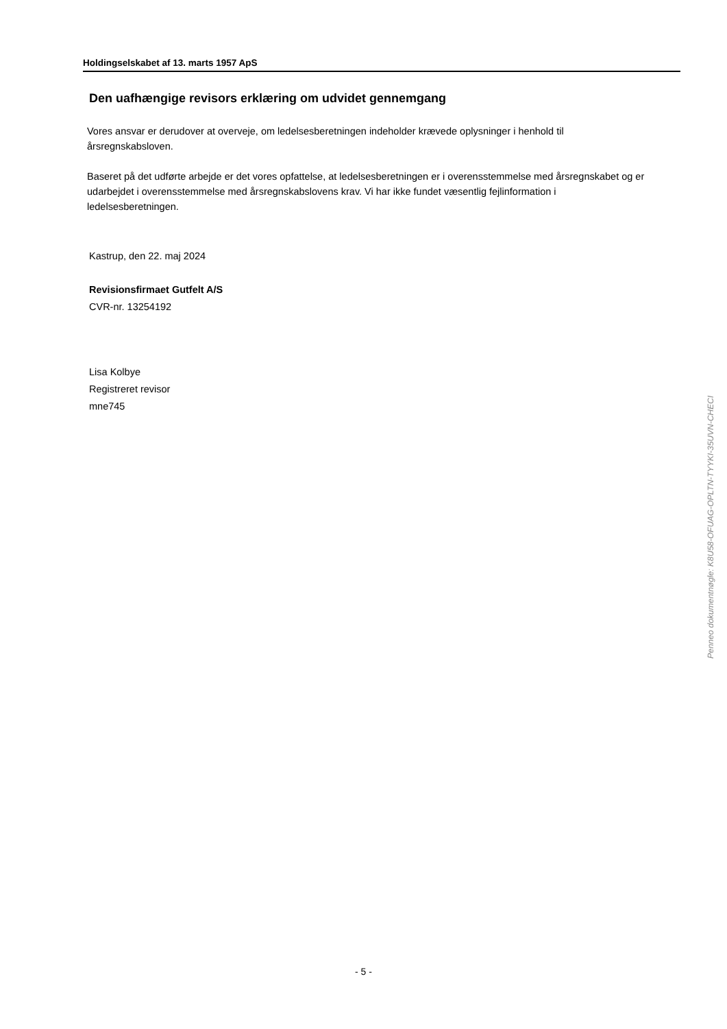Holdingselskabet af 13. marts 1957 ApS
Den uafhængige revisors erklæring om udvidet gennemgang
Vores ansvar er derudover at overveje, om ledelsesberetningen indeholder krævede oplysninger i henhold til årsregnskabsloven.
Baseret på det udførte arbejde er det vores opfattelse, at ledelsesberetningen er i overensstemmelse med årsregnskabet og er udarbejdet i overensstemmelse med årsregnskabslovens krav. Vi har ikke fundet væsentlig fejlinformation i ledelsesberetningen.
Kastrup, den 22. maj 2024
Revisionsfirmaet Gutfelt A/S
CVR-nr. 13254192
Lisa Kolbye
Registreret revisor
mne745
Penneo dokumentnøgle: K8U58-OFUAG-OPLTN-TYYKI-35UVN-CHECI
- 5 -